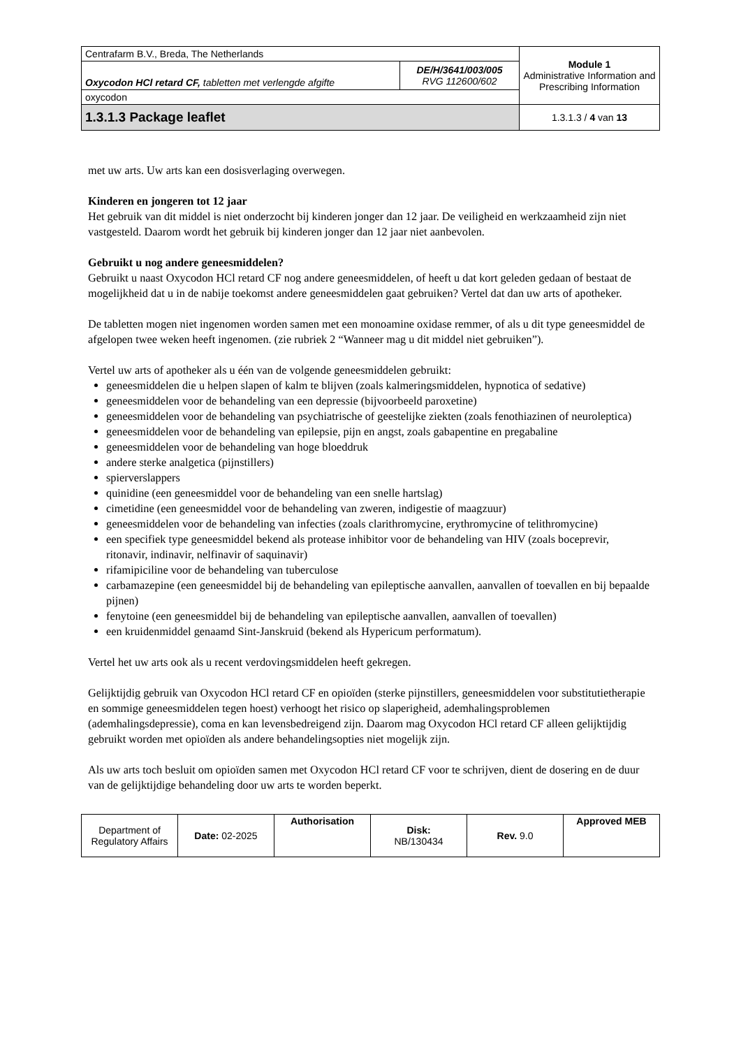| Centrafarm B.V., Breda, The Netherlands | | Module 1 Administrative Information and Prescribing Information |
| Oxycodon HCl retard CF, tabletten met verlengde afgifte | DE/H/3641/003/005 RVG 112600/602 | |
| oxycodon | | |
| 1.3.1.3 Package leaflet | | 1.3.1.3 / 4 van 13 |
met uw arts. Uw arts kan een dosisverlaging overwegen.
Kinderen en jongeren tot 12 jaar
Het gebruik van dit middel is niet onderzocht bij kinderen jonger dan 12 jaar. De veiligheid en werkzaamheid zijn niet vastgesteld. Daarom wordt het gebruik bij kinderen jonger dan 12 jaar niet aanbevolen.
Gebruikt u nog andere geneesmiddelen?
Gebruikt u naast Oxycodon HCl retard CF nog andere geneesmiddelen, of heeft u dat kort geleden gedaan of bestaat de mogelijkheid dat u in de nabije toekomst andere geneesmiddelen gaat gebruiken? Vertel dat dan uw arts of apotheker.
De tabletten mogen niet ingenomen worden samen met een monoamine oxidase remmer, of als u dit type geneesmiddel de afgelopen twee weken heeft ingenomen. (zie rubriek 2 “Wanneer mag u dit middel niet gebruiken”).
Vertel uw arts of apotheker als u één van de volgende geneesmiddelen gebruikt:
geneesmiddelen die u helpen slapen of kalm te blijven (zoals kalmeringsmiddelen, hypnotica of sedative)
geneesmiddelen voor de behandeling van een depressie (bijvoorbeeld paroxetine)
geneesmiddelen voor de behandeling van psychiatrische of geestelijke ziekten (zoals fenothiazinen of neuroleptica)
geneesmiddelen voor de behandeling van epilepsie, pijn en angst, zoals gabapentine en pregabaline
geneesmiddelen voor de behandeling van hoge bloeddruk
andere sterke analgetica (pijnstillers)
spierverslappers
quinidine (een geneesmiddel voor de behandeling van een snelle hartslag)
cimetidine (een geneesmiddel voor de behandeling van zweren, indigestie of maagzuur)
geneesmiddelen voor de behandeling van infecties (zoals clarithromycine, erythromycine of telithromycine)
een specifiek type geneesmiddel bekend als protease inhibitor voor de behandeling van HIV (zoals boceprevir, ritonavir, indinavir, nelfinavir of saquinavir)
rifamipiciline voor de behandeling van tuberculose
carbamazepine (een geneesmiddel bij de behandeling van epileptische aanvallen, aanvallen of toevallen en bij bepaalde pijnen)
fenytoine (een geneesmiddel bij de behandeling van epileptische aanvallen, aanvallen of toevallen)
een kruidenmiddel genaamd Sint-Janskruid (bekend als Hypericum performatum).
Vertel het uw arts ook als u recent verdovingsmiddelen heeft gekregen.
Gelijktijdig gebruik van Oxycodon HCl retard CF en opioïden (sterke pijnstillers, geneesmiddelen voor substitutietherapie en sommige geneesmiddelen tegen hoest) verhoogt het risico op slaperigheid, ademhalingsproblemen (ademhalingsdepressie), coma en kan levensbedreigend zijn. Daarom mag Oxycodon HCl retard CF alleen gelijktijdig gebruikt worden met opioïden als andere behandelingsopties niet mogelijk zijn.
Als uw arts toch besluit om opioïden samen met Oxycodon HCl retard CF voor te schrijven, dient de dosering en de duur van de gelijktijdige behandeling door uw arts te worden beperkt.
| Department of Regulatory Affairs | Date: 02-2025 | Authorisation | Disk: NB/130434 | Rev. 9.0 | Approved MEB |